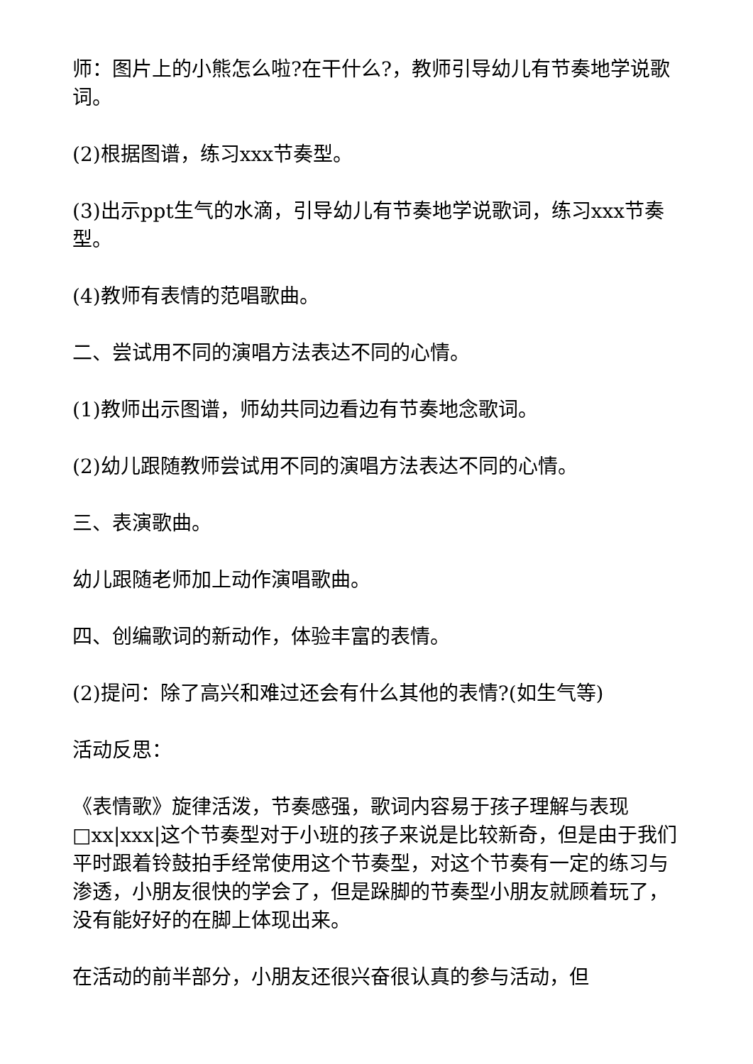师：图片上的小熊怎么啦?在干什么?，教师引导幼儿有节奏地学说歌词。
(2)根据图谱，练习xxx节奏型。
(3)出示ppt生气的水滴，引导幼儿有节奏地学说歌词，练习xxx节奏型。
(4)教师有表情的范唱歌曲。
二、尝试用不同的演唱方法表达不同的心情。
(1)教师出示图谱，师幼共同边看边有节奏地念歌词。
(2)幼儿跟随教师尝试用不同的演唱方法表达不同的心情。
三、表演歌曲。
幼儿跟随老师加上动作演唱歌曲。
四、创编歌词的新动作，体验丰富的表情。
(2)提问：除了高兴和难过还会有什么其他的表情?(如生气等)
活动反思：
《表情歌》旋律活泼，节奏感强，歌词内容易于孩子理解与表现□xx|xxx|这个节奏型对于小班的孩子来说是比较新奇，但是由于我们平时跟着铃鼓拍手经常使用这个节奏型，对这个节奏有一定的练习与渗透，小朋友很快的学会了，但是跺脚的节奏型小朋友就顾着玩了，没有能好好的在脚上体现出来。
在活动的前半部分，小朋友还很兴奋很认真的参与活动，但